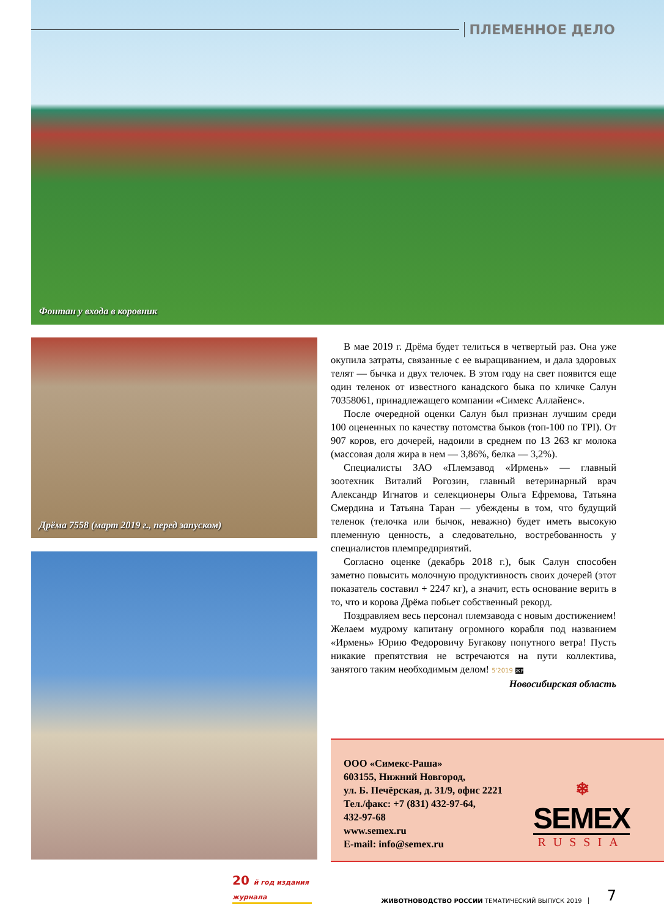ПЛЕМЕННОЕ ДЕЛО
Фонтан у входа в коровник
Дрёма 7558 (март 2019 г., перед запуском)
В мае 2019 г. Дрёма будет телиться в четвертый раз. Она уже окупила затраты, связанные с ее выращиванием, и дала здоровых телят — бычка и двух телочек. В этом году на свет появится еще один теленок от известного канадского быка по кличке Салун 70358061, принадлежащего компании «Симекс Аллайенс».
После очередной оценки Салун был признан лучшим среди 100 оцененных по качеству потомства быков (топ-100 по TPI). От 907 коров, его дочерей, надоили в среднем по 13 263 кг молока (массовая доля жира в нем — 3,86%, белка — 3,2%).
Специалисты ЗАО «Племзавод «Ирмень» — главный зоотехник Виталий Рогозин, главный ветеринарный врач Александр Игнатов и селекционеры Ольга Ефремова, Татьяна Смердина и Татьяна Таран — убеждены в том, что будущий теленок (телочка или бычок, неважно) будет иметь высокую племенную ценность, а следовательно, востребованность у специалистов племпредприятий.
Согласно оценке (декабрь 2018 г.), бык Салун способен заметно повысить молочную продуктивность своих дочерей (этот показатель составил + 2247 кг), а значит, есть основание верить в то, что и корова Дрёма побьет собственный рекорд.
Поздравляем весь персонал племзавода с новым достижением! Желаем мудрому капитану огромного корабля под названием «Ирмень» Юрию Федоровичу Бугакову попутного ветра! Пусть никакие препятствия не встречаются на пути коллектива, занятого таким необходимым делом! 5'2019 ЖР
Новосибирская область
ООО «Симекс-Раша»
603155, Нижний Новгород,
ул. Б. Печёрская, д. 31/9, офис 2221
Тел./факс: +7 (831) 432-97-64,
432-97-68
www.semex.ru
E-mail: info@semex.ru
❄
SEMEX
RUSSIA
20 й год издания журнала
ЖИВОТНОВОДСТВО РОССИИ ТЕМАТИЧЕСКИЙ ВЫПУСК 2019
7